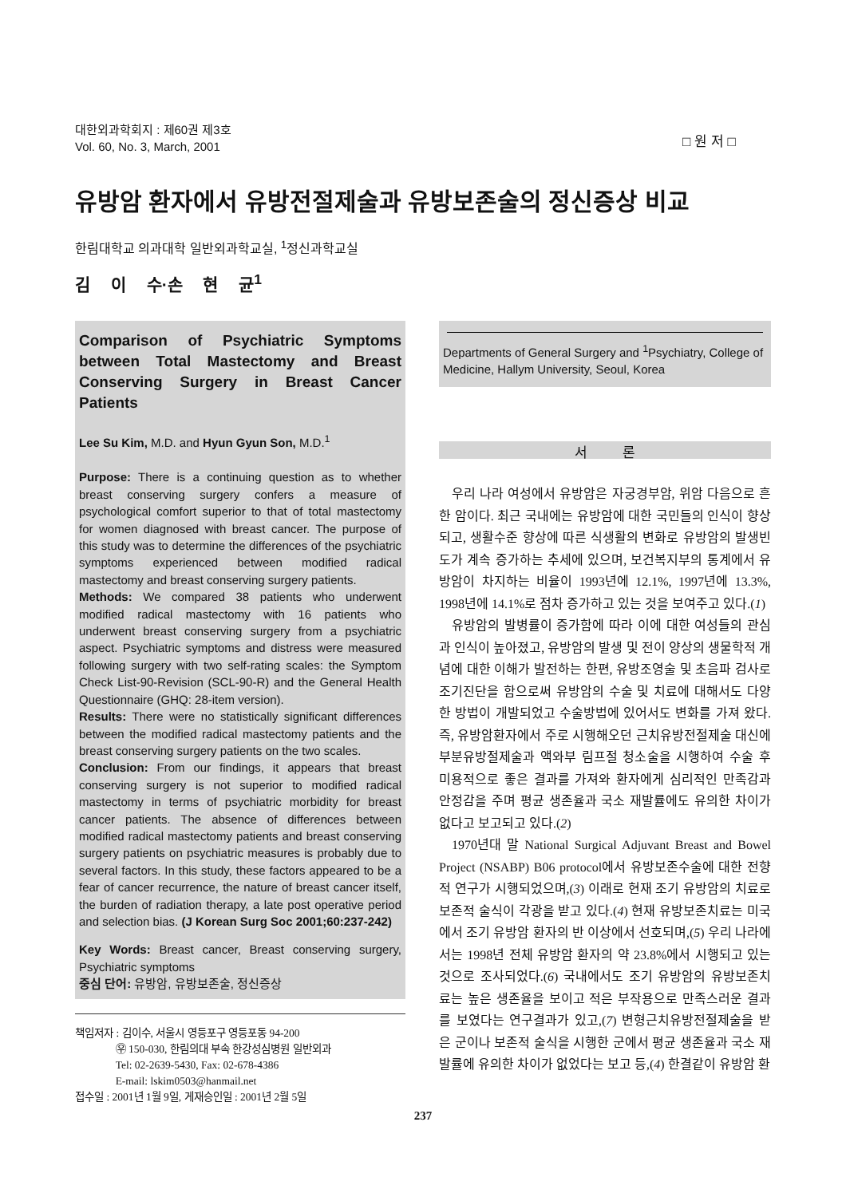대한외과학회지 : 제60권 제3호
Vol. 60, No. 3, March, 2001
□ 원 저 □
유방암 환자에서 유방전절제술과 유방보존술의 정신증상 비교
한림대학교 의과대학 일반외과학교실, <sup>1</sup>정신과학교실
김 이 수·손 현 균<sup>1</sup>
Comparison of Psychiatric Symptoms between Total Mastectomy and Breast Conserving Surgery in Breast Cancer Patients
Lee Su Kim, M.D. and Hyun Gyun Son, M.D.<sup>1</sup>
Purpose: There is a continuing question as to whether breast conserving surgery confers a measure of psychological comfort superior to that of total mastectomy for women diagnosed with breast cancer. The purpose of this study was to determine the differences of the psychiatric symptoms experienced between modified radical mastectomy and breast conserving surgery patients.
Methods: We compared 38 patients who underwent modified radical mastectomy with 16 patients who underwent breast conserving surgery from a psychiatric aspect. Psychiatric symptoms and distress were measured following surgery with two self-rating scales: the Symptom Check List-90-Revision (SCL-90-R) and the General Health Questionnaire (GHQ: 28-item version).
Results: There were no statistically significant differences between the modified radical mastectomy patients and the breast conserving surgery patients on the two scales.
Conclusion: From our findings, it appears that breast conserving surgery is not superior to modified radical mastectomy in terms of psychiatric morbidity for breast cancer patients. The absence of differences between modified radical mastectomy patients and breast conserving surgery patients on psychiatric measures is probably due to several factors. In this study, these factors appeared to be a fear of cancer recurrence, the nature of breast cancer itself, the burden of radiation therapy, a late post operative period and selection bias. (J Korean Surg Soc 2001;60:237-242)
Key Words: Breast cancer, Breast conserving surgery, Psychiatric symptoms
중심 단어: 유방암, 유방보존술, 정신증상
책임저자 : 김이수, 서울시 영등포구 영등포동 94-200
㉾ 150-030, 한림의대 부속 한강성심병원 일반외과
Tel: 02-2639-5430, Fax: 02-678-4386
E-mail: lskim0503@hanmail.net
접수일 : 2001년 1월 9일, 게재승인일 : 2001년 2월 5일
Departments of General Surgery and <sup>1</sup>Psychiatry, College of Medicine, Hallym University, Seoul, Korea
서 론
우리 나라 여성에서 유방암은 자궁경부암, 위암 다음으로 흔한 암이다. 최근 국내에는 유방암에 대한 국민들의 인식이 향상되고, 생활수준 향상에 따른 식생활의 변화로 유방암의 발생빈도가 계속 증가하는 추세에 있으며, 보건복지부의 통계에서 유방암이 차지하는 비율이 1993년에 12.1%, 1997년에 13.3%, 1998년에 14.1%로 점차 증가하고 있는 것을 보여주고 있다.(1)
유방암의 발병률이 증가함에 따라 이에 대한 여성들의 관심과 인식이 높아졌고, 유방암의 발생 및 전이 양상의 생물학적 개념에 대한 이해가 발전하는 한편, 유방조영술 및 초음파 검사로 조기진단을 함으로써 유방암의 수술 및 치료에 대해서도 다양한 방법이 개발되었고 수술방법에 있어서도 변화를 가져 왔다. 즉, 유방암환자에서 주로 시행해오던 근치유방전절제술 대신에 부분유방절제술과 액와부 림프절 청소술을 시행하여 수술 후 미용적으로 좋은 결과를 가져와 환자에게 심리적인 만족감과 안정감을 주며 평균 생존율과 국소 재발률에도 유의한 차이가 없다고 보고되고 있다.(2)
1970년대 말 National Surgical Adjuvant Breast and Bowel Project (NSABP) B06 protocol에서 유방보존수술에 대한 전향적 연구가 시행되었으며,(3) 이래로 현재 조기 유방암의 치료로 보존적 술식이 각광을 받고 있다.(4) 현재 유방보존치료는 미국에서 조기 유방암 환자의 반 이상에서 선호되며,(5) 우리 나라에서는 1998년 전체 유방암 환자의 약 23.8%에서 시행되고 있는 것으로 조사되었다.(6) 국내에서도 조기 유방암의 유방보존치료는 높은 생존율을 보이고 적은 부작용으로 만족스러운 결과를 보였다는 연구결과가 있고,(7) 변형근치유방전절제술을 받은 군이나 보존적 술식을 시행한 군에서 평균 생존율과 국소 재발률에 유의한 차이가 없었다는 보고 등,(4) 한결같이 유방암 환
237